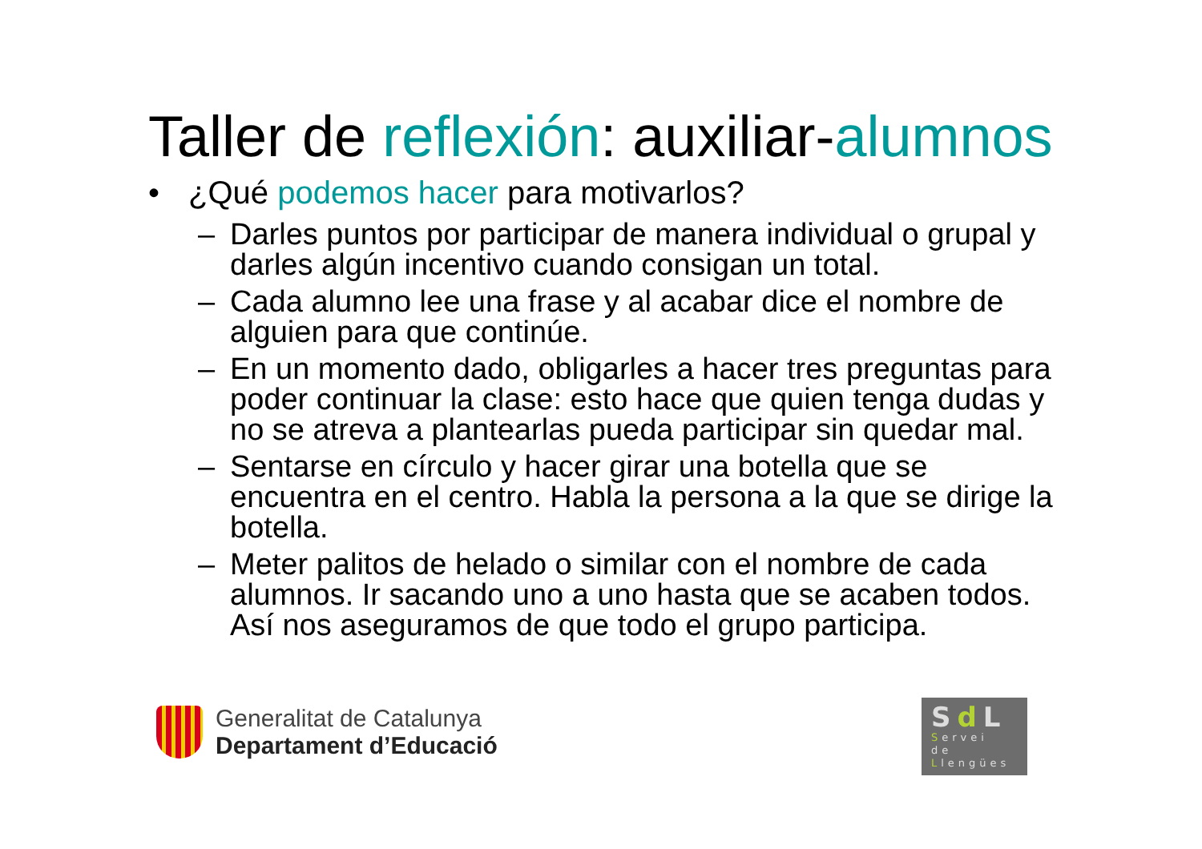Taller de reflexión: auxiliar-alumnos
• ¿Qué podemos hacer para motivarlos?
– Darles puntos por participar de manera individual o grupal y darles algún incentivo cuando consigan un total.
– Cada alumno lee una frase y al acabar dice el nombre de alguien para que continúe.
– En un momento dado, obligarles a hacer tres preguntas para poder continuar la clase: esto hace que quien tenga dudas y no se atreva a plantearlas pueda participar sin quedar mal.
– Sentarse en círculo y hacer girar una botella que se encuentra en el centro. Habla la persona a la que se dirige la botella.
– Meter palitos de helado o similar con el nombre de cada alumnos. Ir sacando uno a uno hasta que se acaben todos. Así nos aseguramos de que todo el grupo participa.
Generalitat de Catalunya
Departament d’Educació
Sd L
Servei
de
Llengües